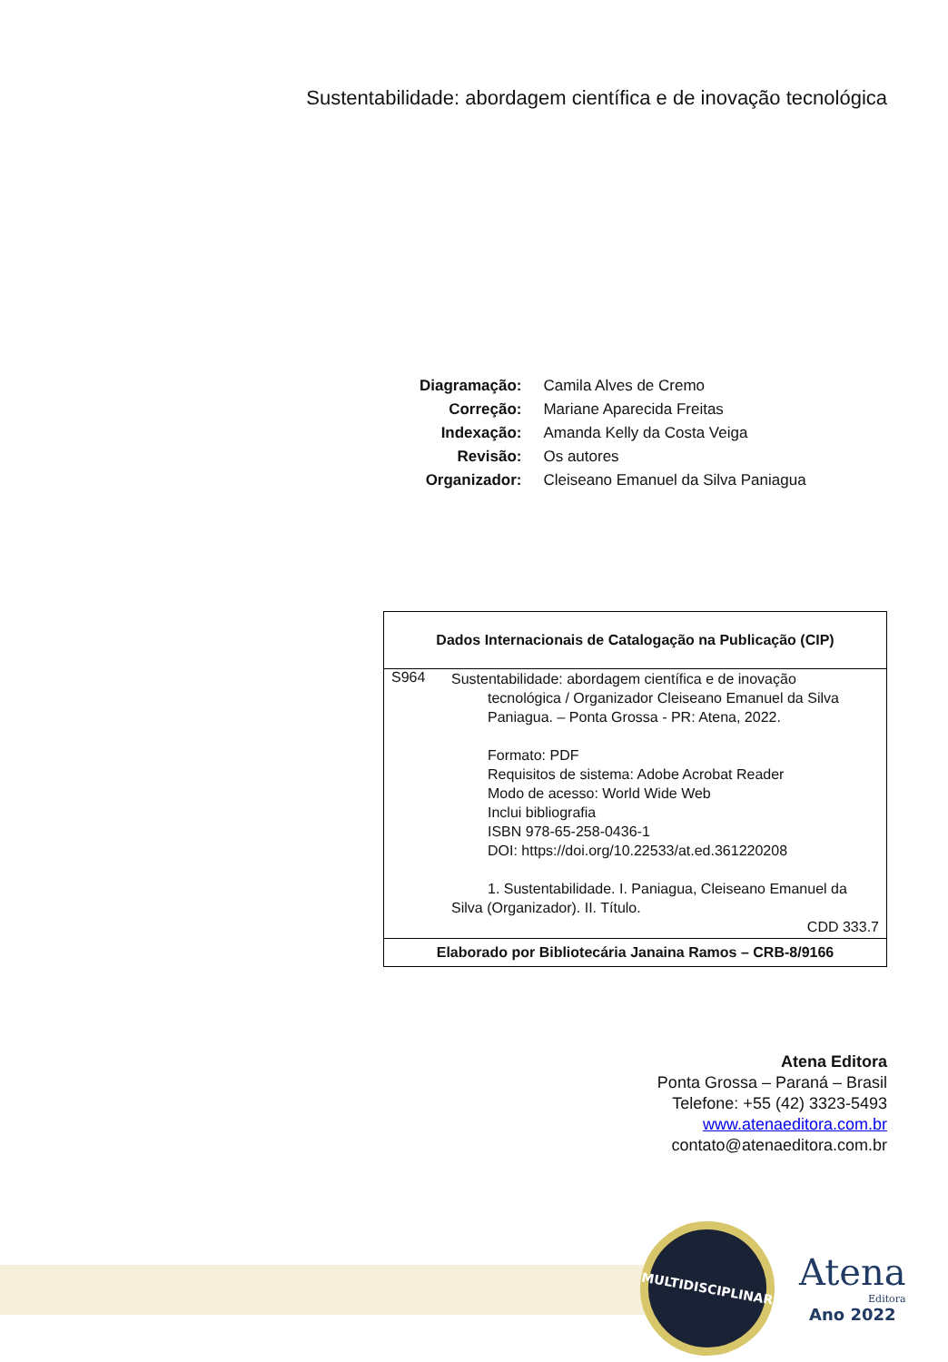Sustentabilidade: abordagem científica e de inovação tecnológica
| Diagramação: | Camila Alves de Cremo |
| Correção: | Mariane Aparecida Freitas |
| Indexação: | Amanda Kelly da Costa Veiga |
| Revisão: | Os autores |
| Organizador: | Cleiseano Emanuel da Silva Paniagua |
Dados Internacionais de Catalogação na Publicação (CIP)
S964
Sustentabilidade: abordagem científica e de inovação
tecnológica / Organizador Cleiseano Emanuel da Silva Paniagua. – Ponta Grossa - PR: Atena, 2022.
Formato: PDF
Requisitos de sistema: Adobe Acrobat Reader
Modo de acesso: World Wide Web
Inclui bibliografia
ISBN 978-65-258-0436-1
DOI: https://doi.org/10.22533/at.ed.361220208
1. Sustentabilidade. I. Paniagua, Cleiseano Emanuel da
Silva (Organizador). II. Título.
CDD 333.7
Elaborado por Bibliotecária Janaina Ramos – CRB-8/9166
Atena Editora
Ponta Grossa – Paraná – Brasil
Telefone: +55 (42) 3323-5493
www.atenaeditora.com.br
contato@atenaeditora.com.br
MULTIDISCIPLINAR
Atena
Editora
Ano 2022